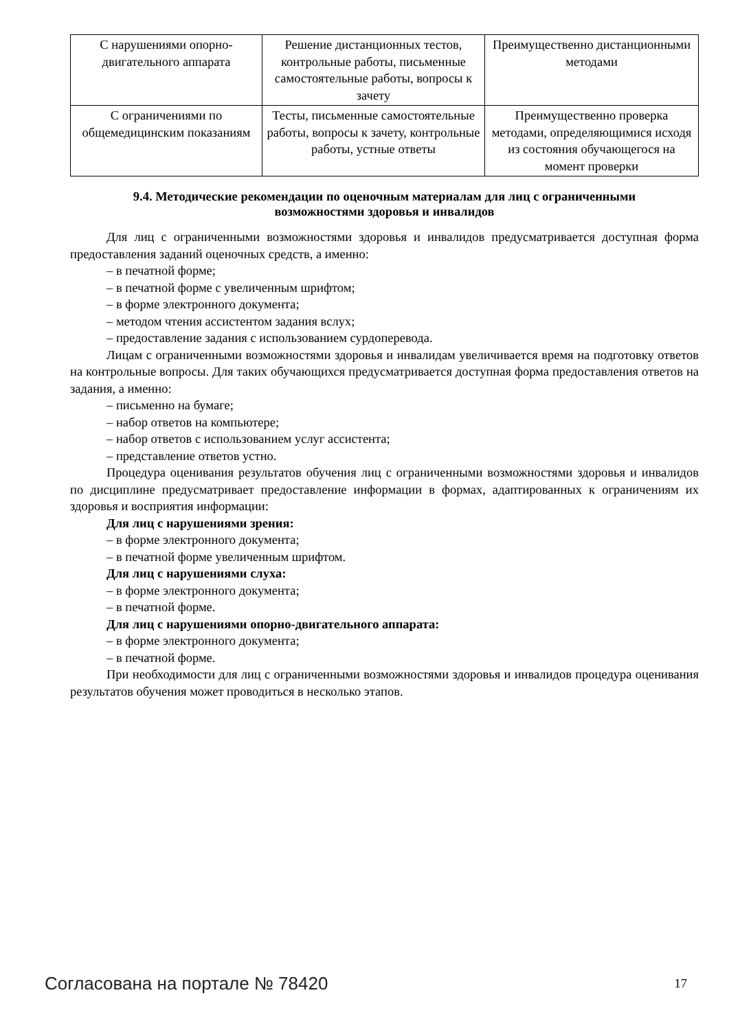| С нарушениями опорно-двигательного аппарата | Решение дистанционных тестов, контрольные работы, письменные самостоятельные работы, вопросы к зачету | Преимущественно дистанционными методами |
| С ограничениями по общемедицинским показаниям | Тесты, письменные самостоятельные работы, вопросы к зачету, контрольные работы, устные ответы | Преимущественно проверка методами, определяющимися исходя из состояния обучающегося на момент проверки |
9.4. Методические рекомендации по оценочным материалам для лиц с ограниченными возможностями здоровья и инвалидов
Для лиц с ограниченными возможностями здоровья и инвалидов предусматривается доступная форма предоставления заданий оценочных средств, а именно:
– в печатной форме;
– в печатной форме с увеличенным шрифтом;
– в форме электронного документа;
– методом чтения ассистентом задания вслух;
– предоставление задания с использованием сурдоперевода.
Лицам с ограниченными возможностями здоровья и инвалидам увеличивается время на подготовку ответов на контрольные вопросы. Для таких обучающихся предусматривается доступная форма предоставления ответов на задания, а именно:
– письменно на бумаге;
– набор ответов на компьютере;
– набор ответов с использованием услуг ассистента;
– представление ответов устно.
Процедура оценивания результатов обучения лиц с ограниченными возможностями здоровья и инвалидов по дисциплине предусматривает предоставление информации в формах, адаптированных к ограничениям их здоровья и восприятия информации:
Для лиц с нарушениями зрения:
– в форме электронного документа;
– в печатной форме увеличенным шрифтом.
Для лиц с нарушениями слуха:
– в форме электронного документа;
– в печатной форме.
Для лиц с нарушениями опорно-двигательного аппарата:
– в форме электронного документа;
– в печатной форме.
При необходимости для лиц с ограниченными возможностями здоровья и инвалидов процедура оценивания результатов обучения может проводиться в несколько этапов.
Согласована на портале № 78420 17